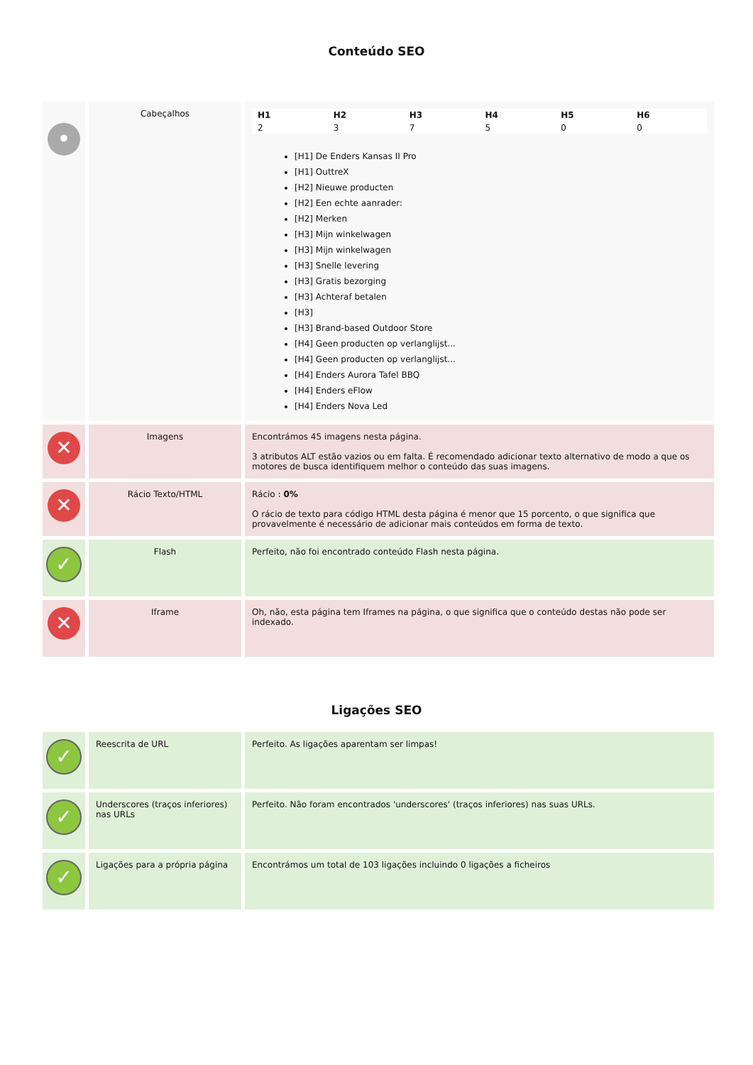Conteúdo SEO
| • | Cabeçalhos | / H1 / H2 / H3 / H4 / H5 / H6 / / 2 / 3 / 7 / 5 / 0 / 0 / [H1] De Enders Kansas II Pro [H1] OuttreX [H2] Nieuwe producten [H2] Een echte aanrader: [H2] Merken [H3] Mijn winkelwagen [H3] Mijn winkelwagen [H3] Snelle levering [H3] Gratis bezorging [H3] Achteraf betalen [H3] [H3] Brand-based Outdoor Store [H4] Geen producten op verlanglijst... [H4] Geen producten op verlanglijst... [H4] Enders Aurora Tafel BBQ [H4] Enders eFlow [H4] Enders Nova Led |
| ✕ | Imagens | Encontrámos 45 imagens nesta página. 3 atributos ALT estão vazios ou em falta. É recomendado adicionar texto alternativo de modo a que os motores de busca identifiquem melhor o conteúdo das suas imagens. |
| ✕ | Rácio Texto/HTML | Rácio : 0% O rácio de texto para código HTML desta página é menor que 15 porcento, o que significa que provavelmente é necessário de adicionar mais conteúdos em forma de texto. |
| ✓ | Flash | Perfeito, não foi encontrado conteúdo Flash nesta página. |
| ✕ | Iframe | Oh, não, esta página tem Iframes na página, o que significa que o conteúdo destas não pode ser indexado. |
Ligações SEO
| ✓ | Reescrita de URL | Perfeito. As ligações aparentam ser limpas! |
| ✓ | Underscores (traços inferiores) nas URLs | Perfeito. Não foram encontrados 'underscores' (traços inferiores) nas suas URLs. |
| ✓ | Ligações para a própria página | Encontrámos um total de 103 ligações incluindo 0 ligações a ficheiros |